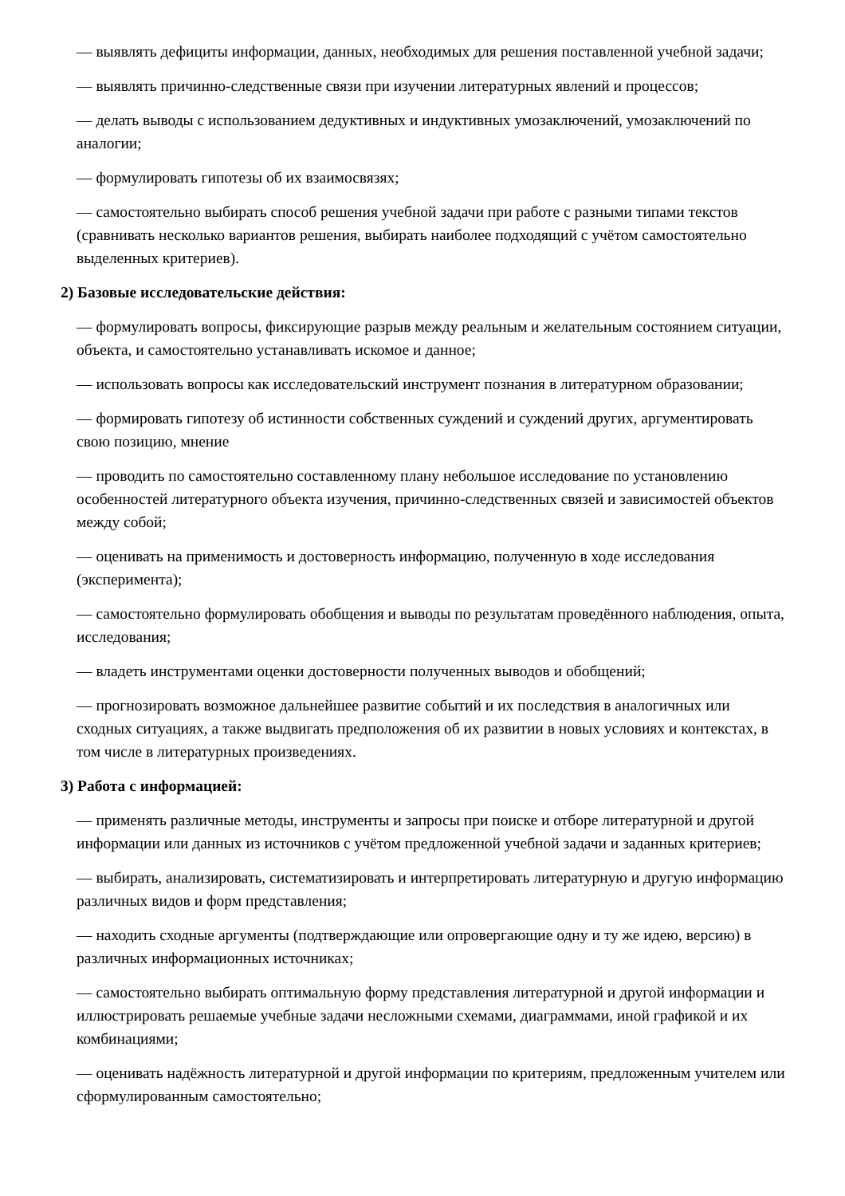— выявлять дефициты информации, данных, необходимых для решения поставленной учебной задачи;
— выявлять причинно-следственные связи при изучении литературных явлений и процессов;
— делать выводы с использованием дедуктивных и индуктивных умозаключений, умозаключений по аналогии;
— формулировать гипотезы об их взаимосвязях;
— самостоятельно выбирать способ решения учебной задачи при работе с разными типами текстов (сравнивать несколько вариантов решения, выбирать наиболее подходящий с учётом самостоятельно выделенных критериев).
2) Базовые исследовательские действия:
— формулировать вопросы, фиксирующие разрыв между реальным и желательным состоянием ситуации, объекта, и самостоятельно устанавливать искомое и данное;
— использовать вопросы как исследовательский инструмент познания в литературном образовании;
— формировать гипотезу об истинности собственных суждений и суждений других, аргументировать свою позицию, мнение
— проводить по самостоятельно составленному плану небольшое исследование по установлению особенностей литературного объекта изучения, причинно-следственных связей и зависимостей объектов между собой;
— оценивать на применимость и достоверность информацию, полученную в ходе исследования (эксперимента);
— самостоятельно формулировать обобщения и выводы по результатам проведённого наблюдения, опыта, исследования;
— владеть инструментами оценки достоверности полученных выводов и обобщений;
— прогнозировать возможное дальнейшее развитие событий и их последствия в аналогичных или сходных ситуациях, а также выдвигать предположения об их развитии в новых условиях и контекстах, в том числе в литературных произведениях.
3) Работа с информацией:
— применять различные методы, инструменты и запросы при поиске и отборе литературной и другой информации или данных из источников с учётом предложенной учебной задачи и заданных критериев;
— выбирать, анализировать, систематизировать и интерпретировать литературную и другую информацию различных видов и форм представления;
— находить сходные аргументы (подтверждающие или опровергающие одну и ту же идею, версию) в различных информационных источниках;
— самостоятельно выбирать оптимальную форму представления литературной и другой информации и иллюстрировать решаемые учебные задачи несложными схемами, диаграммами, иной графикой и их комбинациями;
— оценивать надёжность литературной и другой информации по критериям, предложенным учителем или сформулированным самостоятельно;